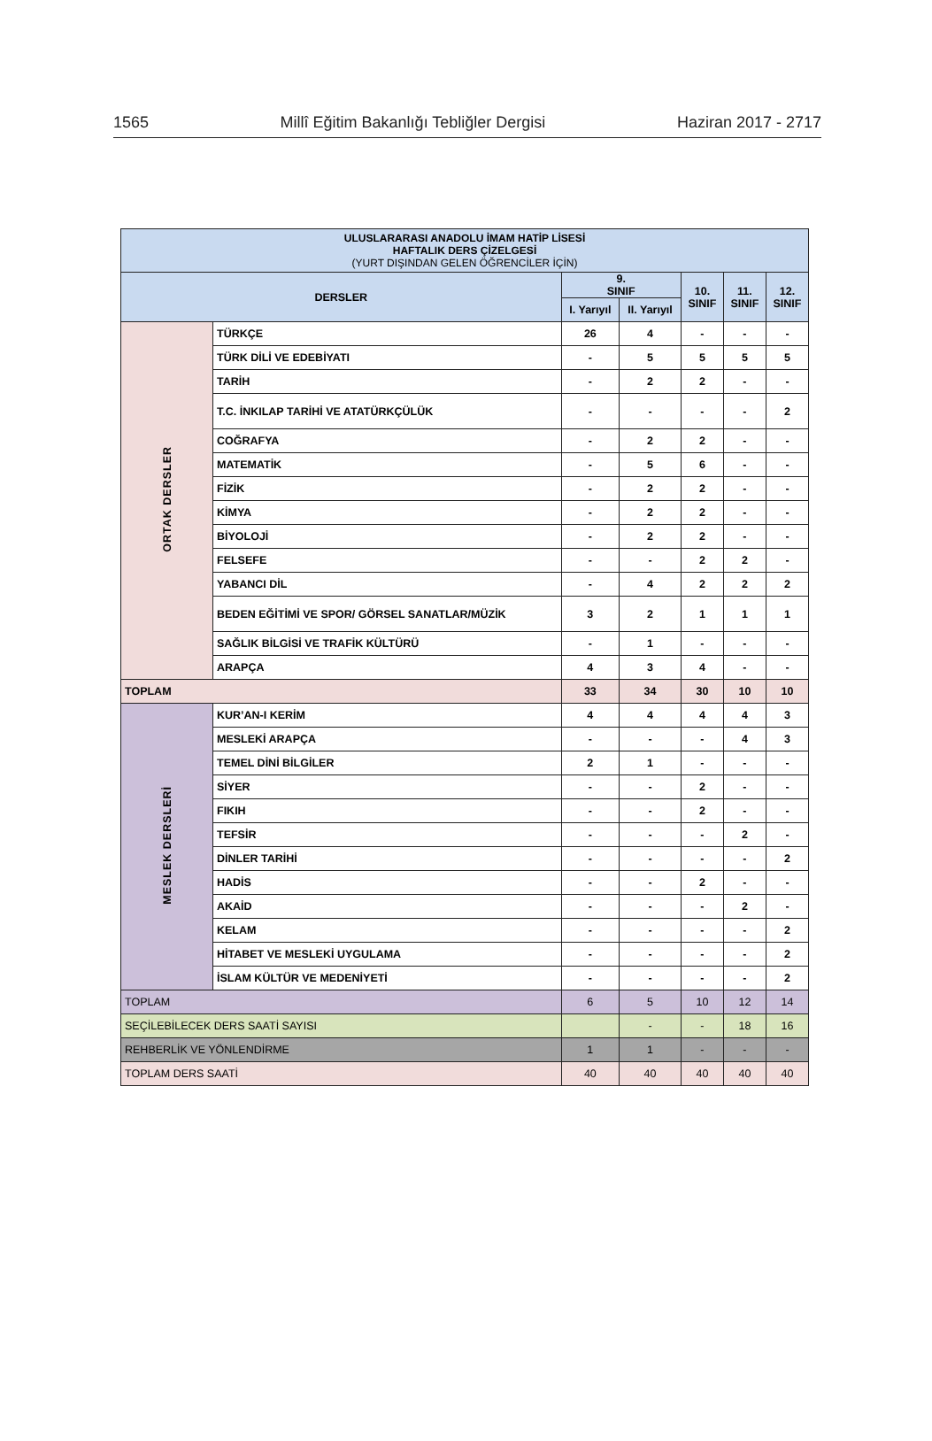1565 Millî Eğitim Bakanlığı Tebliğler Dergisi Haziran 2017 - 2717
| ULUSLARARASI ANADOLU İMAM HATİP LİSESİ HAFTALIK DERS ÇİZELGESİ (YURT DIŞINDAN GELEN ÖĞRENCİLER İÇİN) | | | | | | |
| --- | --- | --- | --- | --- | --- | --- |
| DERSLER | | 9. SINIF | | 10. SINIF | 11. SINIF | 12. SINIF |
| | | I. Yarıyıl | II. Yarıyıl | | | |
| ORTAK DERSLER | TÜRKÇE | 26 | 4 | - | - | - |
| | TÜRK DİLİ VE EDEBİYATI | - | 5 | 5 | 5 | 5 |
| | TARİH | - | 2 | 2 | - | - |
| | T.C. İNKILAP TARİHİ VE ATATÜRKÇÜLÜK | - | - | - | - | 2 |
| | COĞRAFYA | - | 2 | 2 | - | - |
| | MATEMATİK | - | 5 | 6 | - | - |
| | FİZİK | - | 2 | 2 | - | - |
| | KİMYA | - | 2 | 2 | - | - |
| | BİYOLOJİ | - | 2 | 2 | - | - |
| | FELSEFE | - | - | 2 | 2 | - |
| | YABANCI DİL | - | 4 | 2 | 2 | 2 |
| | BEDEN EĞİTİMİ VE SPOR/ GÖRSEL SANATLAR/MÜZİK | 3 | 2 | 1 | 1 | 1 |
| | SAĞLIK BİLGİSİ VE TRAFİK KÜLTÜRÜ | - | 1 | - | - | - |
| | ARAPÇA | 4 | 3 | 4 | - | - |
| TOPLAM | | 33 | 34 | 30 | 10 | 10 |
| MESLEK DERSLERİ | KUR’AN-I KERİM | 4 | 4 | 4 | 4 | 3 |
| | MESLEKİ ARAPÇA | - | - | - | 4 | 3 |
| | TEMEL DİNİ BİLGİLER | 2 | 1 | - | - | - |
| | SİYER | - | - | 2 | - | - |
| | FIKIH | - | - | 2 | - | - |
| | TEFSİR | - | - | - | 2 | - |
| | DİNLER TARİHİ | - | - | - | - | 2 |
| | HADİS | - | - | 2 | - | - |
| | AKAİD | - | - | - | 2 | - |
| | KELAM | - | - | - | - | 2 |
| | HİTABET VE MESLEKİ UYGULAMA | - | - | - | - | 2 |
| | İSLAM KÜLTÜR VE MEDENİYETİ | - | - | - | - | 2 |
| TOPLAM | | 6 | 5 | 10 | 12 | 14 |
| SEÇİLEBİLECEK DERS SAATİ SAYISI | | | - | - | 18 | 16 |
| REHBERLİK VE YÖNLENDİRME | | 1 | 1 | - | - | - |
| TOPLAM DERS SAATİ | | 40 | 40 | 40 | 40 | 40 |